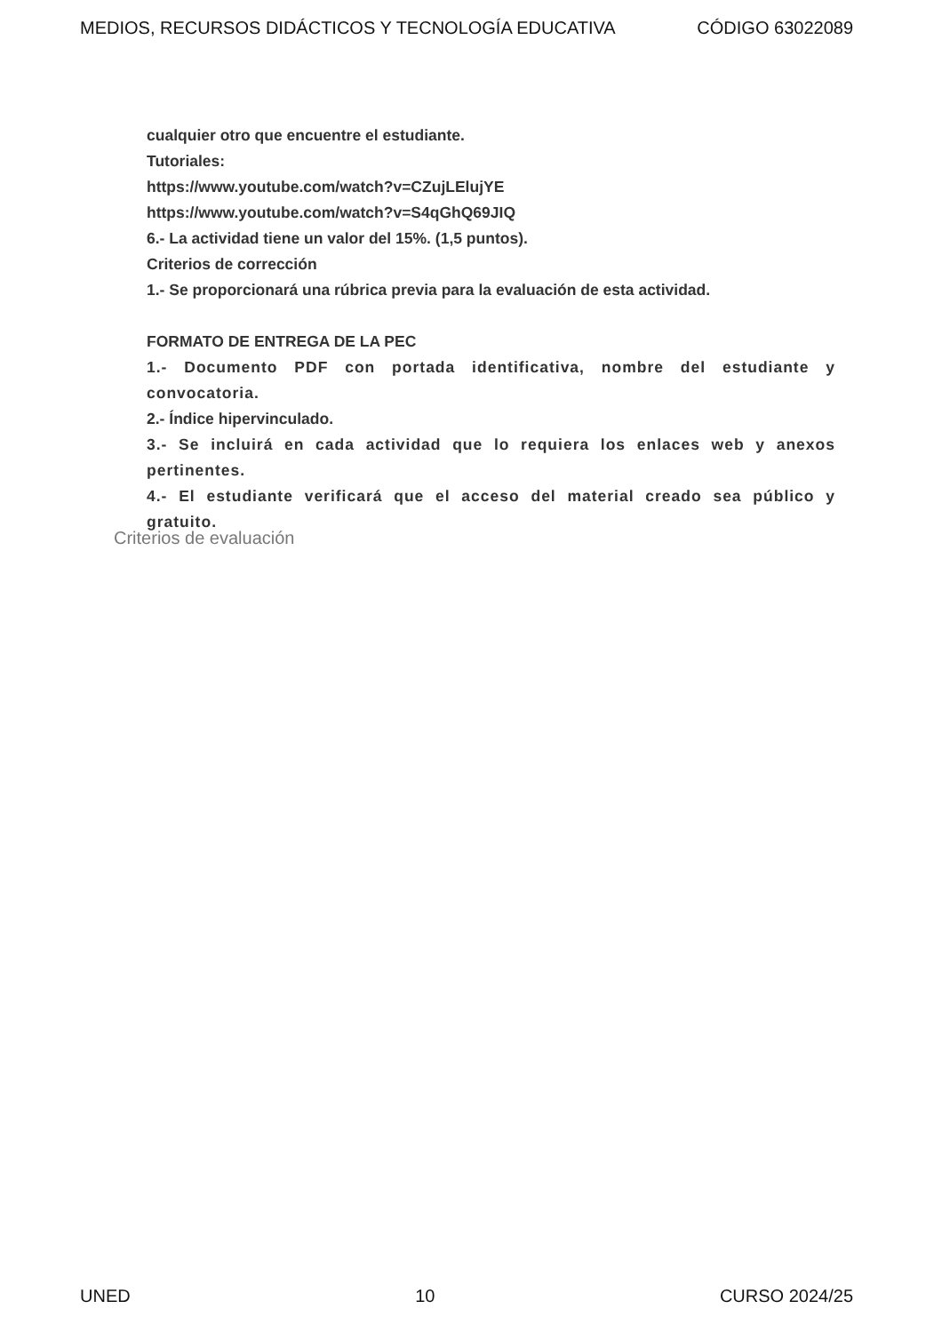MEDIOS, RECURSOS DIDÁCTICOS Y TECNOLOGÍA EDUCATIVA CÓDIGO 63022089
cualquier otro que encuentre el estudiante.
Tutoriales:
https://www.youtube.com/watch?v=CZujLElujYE
https://www.youtube.com/watch?v=S4qGhQ69JIQ
6.- La actividad tiene un valor del 15%. (1,5 puntos).
Criterios de corrección
1.- Se proporcionará una rúbrica previa para la evaluación de esta actividad.
FORMATO DE ENTREGA DE LA PEC
1.- Documento PDF con portada identificativa, nombre del estudiante y convocatoria.
2.- Índice hipervinculado.
3.- Se incluirá en cada actividad que lo requiera los enlaces web y anexos pertinentes.
4.- El estudiante verificará que el acceso del material creado sea público y gratuito.
Criterios de evaluación
UNED 10 CURSO 2024/25